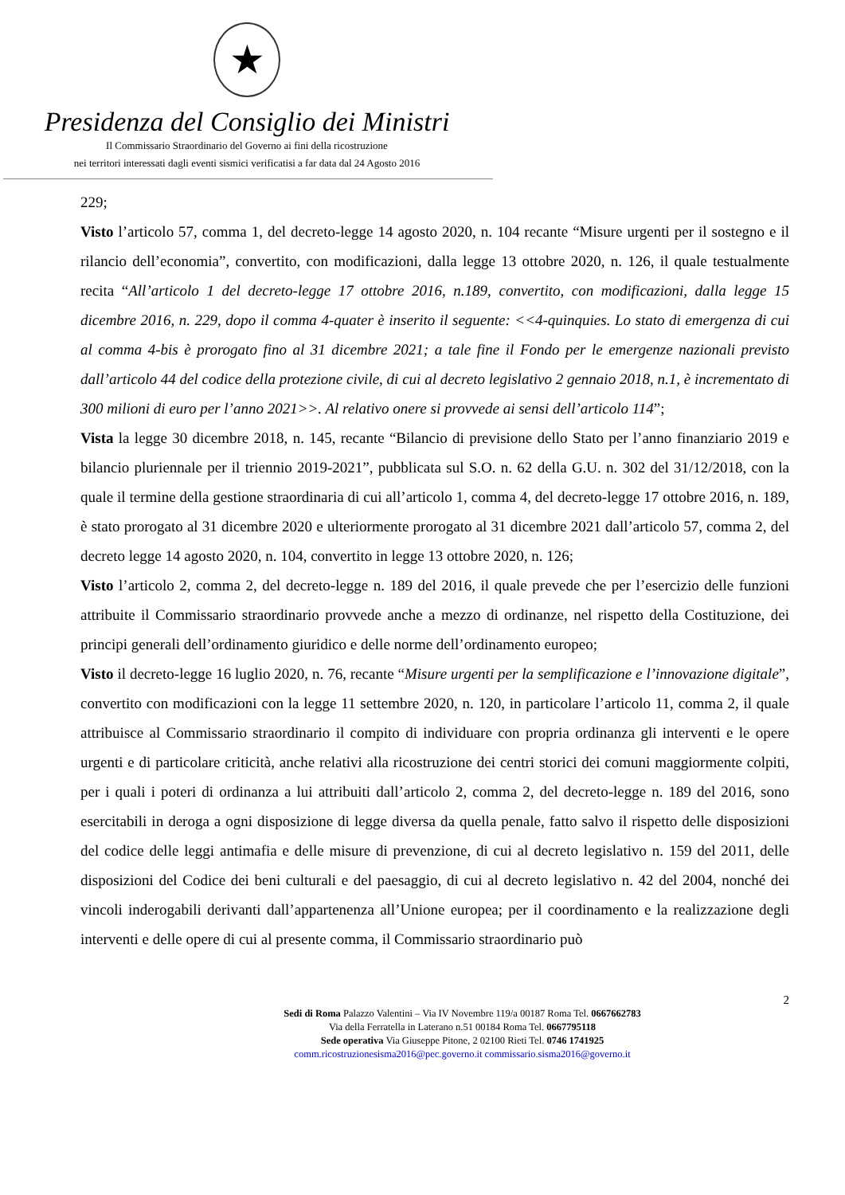★
Presidenza del Consiglio dei Ministri
Il Commissario Straordinario del Governo ai fini della ricostruzione
nei territori interessati dagli eventi sismici verificatisi a far data dal 24 Agosto 2016
229;
Visto l’articolo 57, comma 1, del decreto-legge 14 agosto 2020, n. 104 recante “Misure urgenti per il sostegno e il rilancio dell’economia”, convertito, con modificazioni, dalla legge 13 ottobre 2020, n. 126, il quale testualmente recita “All’articolo 1 del decreto-legge 17 ottobre 2016, n.189, convertito, con modificazioni, dalla legge 15 dicembre 2016, n. 229, dopo il comma 4-quater è inserito il seguente: <<4-quinquies. Lo stato di emergenza di cui al comma 4-bis è prorogato fino al 31 dicembre 2021; a tale fine il Fondo per le emergenze nazionali previsto dall’articolo 44 del codice della protezione civile, di cui al decreto legislativo 2 gennaio 2018, n.1, è incrementato di 300 milioni di euro per l’anno 2021>>. Al relativo onere si provvede ai sensi dell’articolo 114”;
Vista la legge 30 dicembre 2018, n. 145, recante “Bilancio di previsione dello Stato per l’anno finanziario 2019 e bilancio pluriennale per il triennio 2019-2021”, pubblicata sul S.O. n. 62 della G.U. n. 302 del 31/12/2018, con la quale il termine della gestione straordinaria di cui all’articolo 1, comma 4, del decreto-legge 17 ottobre 2016, n. 189, è stato prorogato al 31 dicembre 2020 e ulteriormente prorogato al 31 dicembre 2021 dall’articolo 57, comma 2, del decreto legge 14 agosto 2020, n. 104, convertito in legge 13 ottobre 2020, n. 126;
Visto l’articolo 2, comma 2, del decreto-legge n. 189 del 2016, il quale prevede che per l’esercizio delle funzioni attribuite il Commissario straordinario provvede anche a mezzo di ordinanze, nel rispetto della Costituzione, dei principi generali dell’ordinamento giuridico e delle norme dell’ordinamento europeo;
Visto il decreto-legge 16 luglio 2020, n. 76, recante “Misure urgenti per la semplificazione e l’innovazione digitale”, convertito con modificazioni con la legge 11 settembre 2020, n. 120, in particolare l’articolo 11, comma 2, il quale attribuisce al Commissario straordinario il compito di individuare con propria ordinanza gli interventi e le opere urgenti e di particolare criticità, anche relativi alla ricostruzione dei centri storici dei comuni maggiormente colpiti, per i quali i poteri di ordinanza a lui attribuiti dall’articolo 2, comma 2, del decreto-legge n. 189 del 2016, sono esercitabili in deroga a ogni disposizione di legge diversa da quella penale, fatto salvo il rispetto delle disposizioni del codice delle leggi antimafia e delle misure di prevenzione, di cui al decreto legislativo n. 159 del 2011, delle disposizioni del Codice dei beni culturali e del paesaggio, di cui al decreto legislativo n. 42 del 2004, nonché dei vincoli inderogabili derivanti dall’appartenenza all’Unione europea; per il coordinamento e la realizzazione degli interventi e delle opere di cui al presente comma, il Commissario straordinario può
2
Sedi di Roma Palazzo Valentini – Via IV Novembre 119/a 00187 Roma Tel. 0667662783
Via della Ferratella in Laterano n.51 00184 Roma Tel. 0667795118
Sede operativa Via Giuseppe Pitone, 2 02100 Rieti Tel. 0746 1741925
comm.ricostruzionesisma2016@pec.governo.it commissario.sisma2016@governo.it